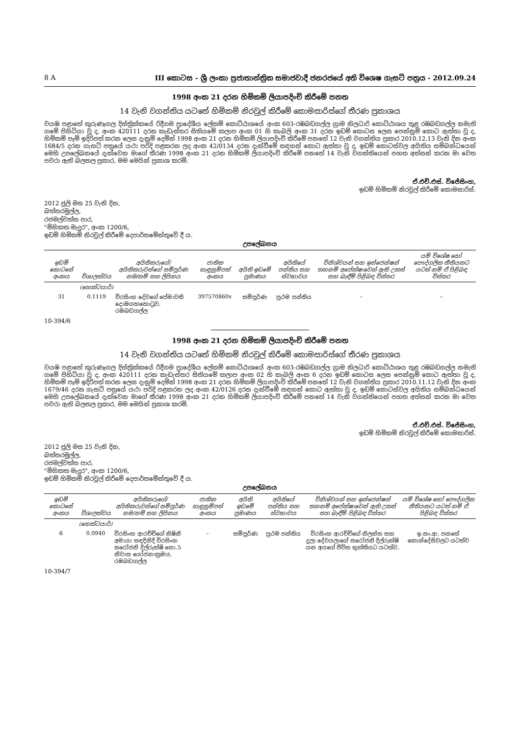8 A III කොටස - ශ්‍රී ලංකා ප්‍රජාතාන්ත්‍රික සමාජවාදී ජනරජයේ අති විශෙෂ ගැසට් පත්‍රය - 2012.09.24
1998 අංක 21 දරන හිමිකම් ලියාපදිංචි කිරීමේ පනත
14 වැනි වගන්තිය යටතේ හිමිකම් නිරවුල් කිරීමේ කොමසාරිස්ගේ තීරණ ප්‍රකාශය
වයඹ පළාතේ කුරුණෑගල දිස්ත්‍රික්කයේ රිදීගම ප්‍රාදේශීය ලේකම් කොට්ඨාශයේ අංක 603-රඹබඩගල්ල ග්‍රාම නිලධාරි කොට්ඨාශය තුළ රඹබඩගල්ල නමැති ගමේ පිහිටියා වූ ද, අංක 420111 දරන කැඩැස්තර සිතියමේ කලාප අංක 01 හි කැබලි අංක 31 දරන ඉඩම් කොටස ලෙස පෙන්නුම් කොට ඇත්තා වූ ද, හිමිකම් පෑම් ඉදිරිපත් කරන ලෙස දැනුම් දෙමින් 1998 අංක 21 දරන හිමිකම් ලියාපදිංචි කිරීමේ පනතේ 12 වැනි වගන්තිය ප්‍රකාර 2010.12.13 වැනි දින අංක 1684/5 දරන ගැසට් පත්‍රයේ යථා පරිදි පළකරන ලද අංක 42/0134 දරන දැන්වීමේ සඳහන් කොට ඇත්තා වූ ද, ඉඩම් කොටස්වල අයිතිය සම්බන්ධයෙන් මෙහි උපලේඛනයේ දැක්වෙන මාගේ තීරණ 1998 අංක 21 දරන හිමිකම් ලියාපදිංචි කිරීමේ පනතේ 14 වැනි වගන්තියෙන් පහත අත්සන් කරන මා වෙත පවරා ඇති බලතල ප්‍රකාර, මම මෙයින් ප්‍රකාශ කරමි.
ඒ.එච්.එස්. විජේසිංහ,
ඉඩම් හිමිකම් නිරවුල් කිරීමේ කොමසාරිස්.
2012 ජූලි මස 25 වැනි දින,
බත්තරමුල්ල,
රජමල්වත්ත පාර,
"මිහිකත මැදුර", අංක 1200/6,
ඉඩම් හිමිකම් නිරවුල් කිරීමේ දෙපාර්තමේන්තුවේ දී ය.
උපලේඛනය
| ඉඩම් කොටසේ අංකය | විශාලත්වය | අයිතිකරුගේ/අයිතිකරුවන්ගේ සම්පූර්ණ නම/නම් සහ ලිපිනය | ජාතික හැඳුනුම්පත් අංකය | අයිති ඉඩමේ ප්‍රමාණය | අයිතියේ පන්තිය සහ ස්වභාවය | විනිශ්චයන් සහ ඉන්ජෙන්ෂන් තහනම් අපේක්ෂාවෙන් ඇති උකස් සහ බැඳීම් පිළිබඳ විස්තර | යම් විශේෂ හෝ පෞද්ගලික නීතියකට යටත් නම් ඒ පිළිබඳ විස්තර |
| --- | --- | --- | --- | --- | --- | --- | --- |
| | (හෙක්ටයාර්) | | | | | | |
| 31 | 0.1119 | විරසිංහ දේවගේ පේමාවති දොඹගහකොටුව, රඹබඩගල්ල | 397570860v | සම්පූර්ණ | ප්‍රථම පන්තිය | – | – |
10-394/6
1998 අංක 21 දරන හිමිකම් ලියාපදිංචි කිරීමේ පනත
14 වැනි වගන්තිය යටතේ හිමිකම් නිරවුල් කිරීමේ කොමසාරිස්ගේ තීරණ ප්‍රකාශය
වයඹ පළාතේ කුරුණෑගල දිස්ත්‍රික්කයේ රිදීගම ප්‍රාදේශීය ලේකම් කොට්ඨාශයේ අංක 603-රඹබඩගල්ල ග්‍රාම නිලධාරි කොට්ඨාශය තුළ රඹබඩගල්ල නමැති ගමේ පිහිටියා වූ ද, අංක 420111 දරන කැඩැස්තර සිතියමේ කලාප අංක 02 හි කැබලි අංක 6 දරන ඉඩම් කොටස ලෙස පෙන්නුම් කොට ඇත්තා වූ ද, හිමිකම් පෑම් ඉදිරිපත් කරන ලෙස දැනුම් දෙමින් 1998 අංක 21 දරන හිමිකම් ලියාපදිංචි කිරීමේ පනතේ 12 වැනි වගන්තිය ප්‍රකාර 2010.11.12 වැනි දින අංක 1679/46 දරන ගැසට් පත්‍රයේ යථා පරිදි පළකරන ලද අංක 42/0126 දරන දැන්වීමේ සඳහන් කොට ඇත්තා වූ ද, ඉඩම් කොටස්වල අයිතිය සම්බන්ධයෙන් මෙහි උපලේඛනයේ දැක්වෙන මාගේ තීරණ 1998 අංක 21 දරන හිමිකම් ලියාපදිංචි කිරීමේ පනතේ 14 වැනි වගන්තියෙන් පහත අත්සන් කරන මා වෙත පවරා ඇති බලතල ප්‍රකාර, මම මෙයින් ප්‍රකාශ කරමි.
ඒ.එච්.එස්. විජේසිංහ,
ඉඩම් හිමිකම් නිරවුල් කිරීමේ කොමසාරිස්.
2012 ජූලි මස 25 වැනි දින,
බත්තරමුල්ල,
රජමල්වත්ත පාර,
"මිහිකත මැදුර", අංක 1200/6,
ඉඩම් හිමිකම් නිරවුල් කිරීමේ දෙපාර්තමේන්තුවේ දී ය.
උපලේඛනය
| ඉඩම් කොටසේ අංකය | විශාලත්වය | අයිතිකරුගේ/අයිතිකරුවන්ගේ සම්පූර්ණ නම/නම් සහ ලිපිනය | ජාතික හැඳුනුම්පත් අංකය | අයිති ඉඩමේ ප්‍රමාණය | අයිතියේ පන්තිය සහ ස්වභාවය | විනිශ්චයන් සහ ඉන්ජෙන්ෂන් තහනම් අපේක්ෂාවෙන් ඇති උකස් සහ බැඳීම් පිළිබඳ විස්තර | යම් විශේෂ හෝ පෞද්ගලික නීතියකට යටත් නම් ඒ පිළිබඳ විස්තර |
| --- | --- | --- | --- | --- | --- | --- | --- |
| | (හෙක්ටයාර්) | | | | | | |
| 6 | 0.0940 | විරසිංහ ආරච්චිගේ නිෂිනි අමායා සඳදිනිදි විරසිංහ සරෝජනි දිල්රුක්ෂි නො.5 නිවාස යෝජනාක්‍රමය, රඹබඩගල්ල | – | සම්පූර්ණ | ප්‍රථම පන්තිය | විරසිංහ ආරච්චිගේ නිලන්ත සහ දූලා දේවයලාගේ සරෝජනි දිල්රුක්ෂි යන අයගේ ජීවිත භුක්තියට යටත්ව, | ඉ.සං.ආ. පනතේ කොන්දේසිවලට යටත්ව |
10-394/7